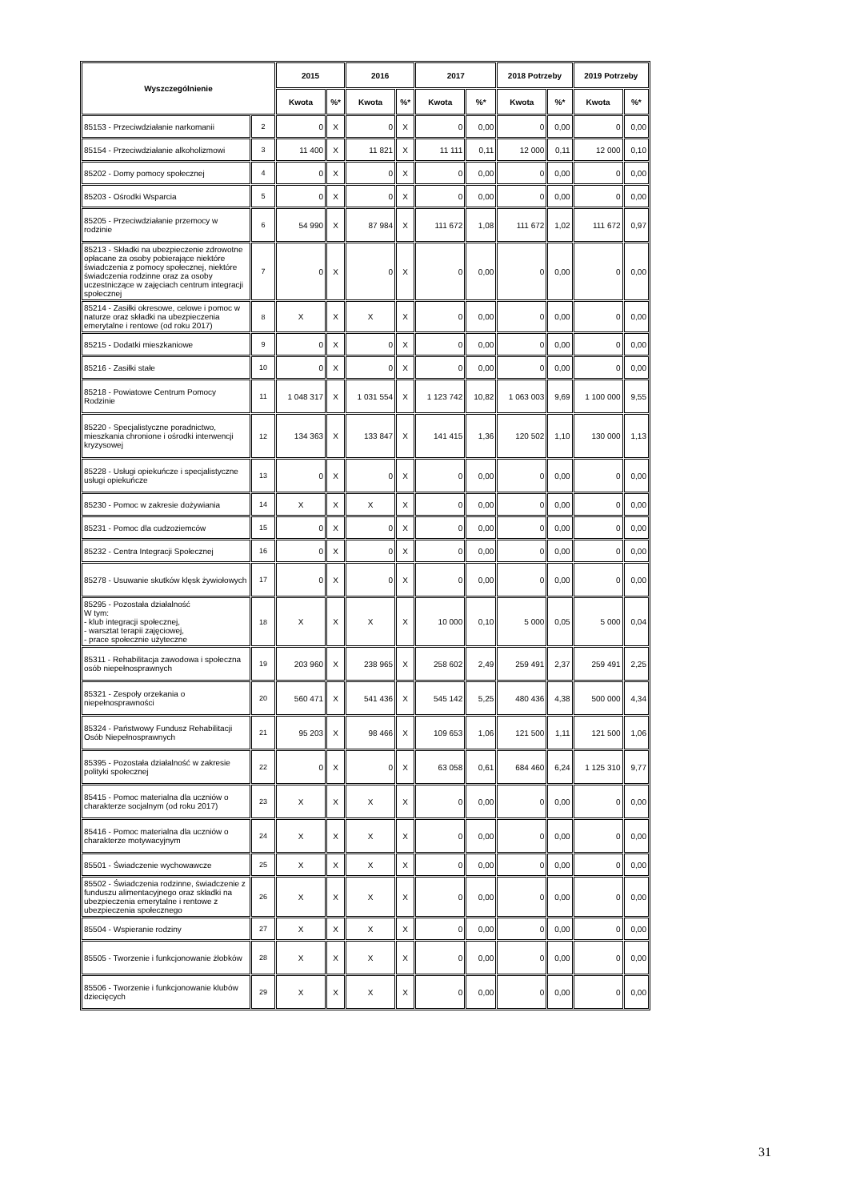| Wyszczególnienie | | 2015 | | 2016 | | 2017 | | 2018 Potrzeby | | 2019 Potrzeby | |
| --- | --- | --- | --- | --- | --- | --- | --- | --- | --- | --- | --- |
| | | Kwota | %* | Kwota | %* | Kwota | %* | Kwota | %* | Kwota | %* |
| 85153 - Przeciwdziałanie narkomanii | 2 | 0 | X | 0 | X | 0 | 0,00 | 0 | 0,00 | 0 | 0,00 |
| 85154 - Przeciwdziałanie alkoholizmowi | 3 | 11 400 | X | 11 821 | X | 11 111 | 0,11 | 12 000 | 0,11 | 12 000 | 0,10 |
| 85202 - Domy pomocy społecznej | 4 | 0 | X | 0 | X | 0 | 0,00 | 0 | 0,00 | 0 | 0,00 |
| 85203 - Ośrodki Wsparcia | 5 | 0 | X | 0 | X | 0 | 0,00 | 0 | 0,00 | 0 | 0,00 |
| 85205 - Przeciwdziałanie przemocy w rodzinie | 6 | 54 990 | X | 87 984 | X | 111 672 | 1,08 | 111 672 | 1,02 | 111 672 | 0,97 |
| 85213 - Składki na ubezpieczenie zdrowotne opłacane za osoby pobierające niektóre świadczenia z pomocy społecznej, niektóre świadczenia rodzinne oraz za osoby uczestniczące w zajęciach centrum integracji społecznej | 7 | 0 | X | 0 | X | 0 | 0,00 | 0 | 0,00 | 0 | 0,00 |
| 85214 - Zasiłki okresowe, celowe i pomoc w naturze oraz składki na ubezpieczenia emerytalne i rentowe (od roku 2017) | 8 | X | X | X | X | 0 | 0,00 | 0 | 0,00 | 0 | 0,00 |
| 85215 - Dodatki mieszkaniowe | 9 | 0 | X | 0 | X | 0 | 0,00 | 0 | 0,00 | 0 | 0,00 |
| 85216 - Zasiłki stałe | 10 | 0 | X | 0 | X | 0 | 0,00 | 0 | 0,00 | 0 | 0,00 |
| 85218 - Powiatowe Centrum Pomocy Rodzinie | 11 | 1 048 317 | X | 1 031 554 | X | 1 123 742 | 10,82 | 1 063 003 | 9,69 | 1 100 000 | 9,55 |
| 85220 - Specjalistyczne poradnictwo, mieszkania chronione i ośrodki interwencji kryzysowej | 12 | 134 363 | X | 133 847 | X | 141 415 | 1,36 | 120 502 | 1,10 | 130 000 | 1,13 |
| 85228 - Usługi opiekuńcze i specjalistyczne usługi opiekuńcze | 13 | 0 | X | 0 | X | 0 | 0,00 | 0 | 0,00 | 0 | 0,00 |
| 85230 - Pomoc w zakresie dożywiania | 14 | X | X | X | X | 0 | 0,00 | 0 | 0,00 | 0 | 0,00 |
| 85231 - Pomoc dla cudzoziemców | 15 | 0 | X | 0 | X | 0 | 0,00 | 0 | 0,00 | 0 | 0,00 |
| 85232 - Centra Integracji Społecznej | 16 | 0 | X | 0 | X | 0 | 0,00 | 0 | 0,00 | 0 | 0,00 |
| 85278 - Usuwanie skutków klęsk żywiołowych | 17 | 0 | X | 0 | X | 0 | 0,00 | 0 | 0,00 | 0 | 0,00 |
| 85295 - Pozostała działalność W tym: - klub integracji społecznej, - warsztat terapii zajęciowej, - prace społecznie użyteczne | 18 | X | X | X | X | 10 000 | 0,10 | 5 000 | 0,05 | 5 000 | 0,04 |
| 85311 - Rehabilitacja zawodowa i społeczna osób niepełnosprawnych | 19 | 203 960 | X | 238 965 | X | 258 602 | 2,49 | 259 491 | 2,37 | 259 491 | 2,25 |
| 85321 - Zespoły orzekania o niepełnosprawności | 20 | 560 471 | X | 541 436 | X | 545 142 | 5,25 | 480 436 | 4,38 | 500 000 | 4,34 |
| 85324 - Państwowy Fundusz Rehabilitacji Osób Niepełnosprawnych | 21 | 95 203 | X | 98 466 | X | 109 653 | 1,06 | 121 500 | 1,11 | 121 500 | 1,06 |
| 85395 - Pozostała działalność w zakresie polityki społecznej | 22 | 0 | X | 0 | X | 63 058 | 0,61 | 684 460 | 6,24 | 1 125 310 | 9,77 |
| 85415 - Pomoc materialna dla uczniów o charakterze socjalnym (od roku 2017) | 23 | X | X | X | X | 0 | 0,00 | 0 | 0,00 | 0 | 0,00 |
| 85416 - Pomoc materialna dla uczniów o charakterze motywacyjnym | 24 | X | X | X | X | 0 | 0,00 | 0 | 0,00 | 0 | 0,00 |
| 85501 - Świadczenie wychowawcze | 25 | X | X | X | X | 0 | 0,00 | 0 | 0,00 | 0 | 0,00 |
| 85502 - Świadczenia rodzinne, świadczenie z funduszu alimentacyjnego oraz składki na ubezpieczenia emerytalne i rentowe z ubezpieczenia społecznego | 26 | X | X | X | X | 0 | 0,00 | 0 | 0,00 | 0 | 0,00 |
| 85504 - Wspieranie rodziny | 27 | X | X | X | X | 0 | 0,00 | 0 | 0,00 | 0 | 0,00 |
| 85505 - Tworzenie i funkcjonowanie żłobków | 28 | X | X | X | X | 0 | 0,00 | 0 | 0,00 | 0 | 0,00 |
| 85506 - Tworzenie i funkcjonowanie klubów dziecięcych | 29 | X | X | X | X | 0 | 0,00 | 0 | 0,00 | 0 | 0,00 |
31